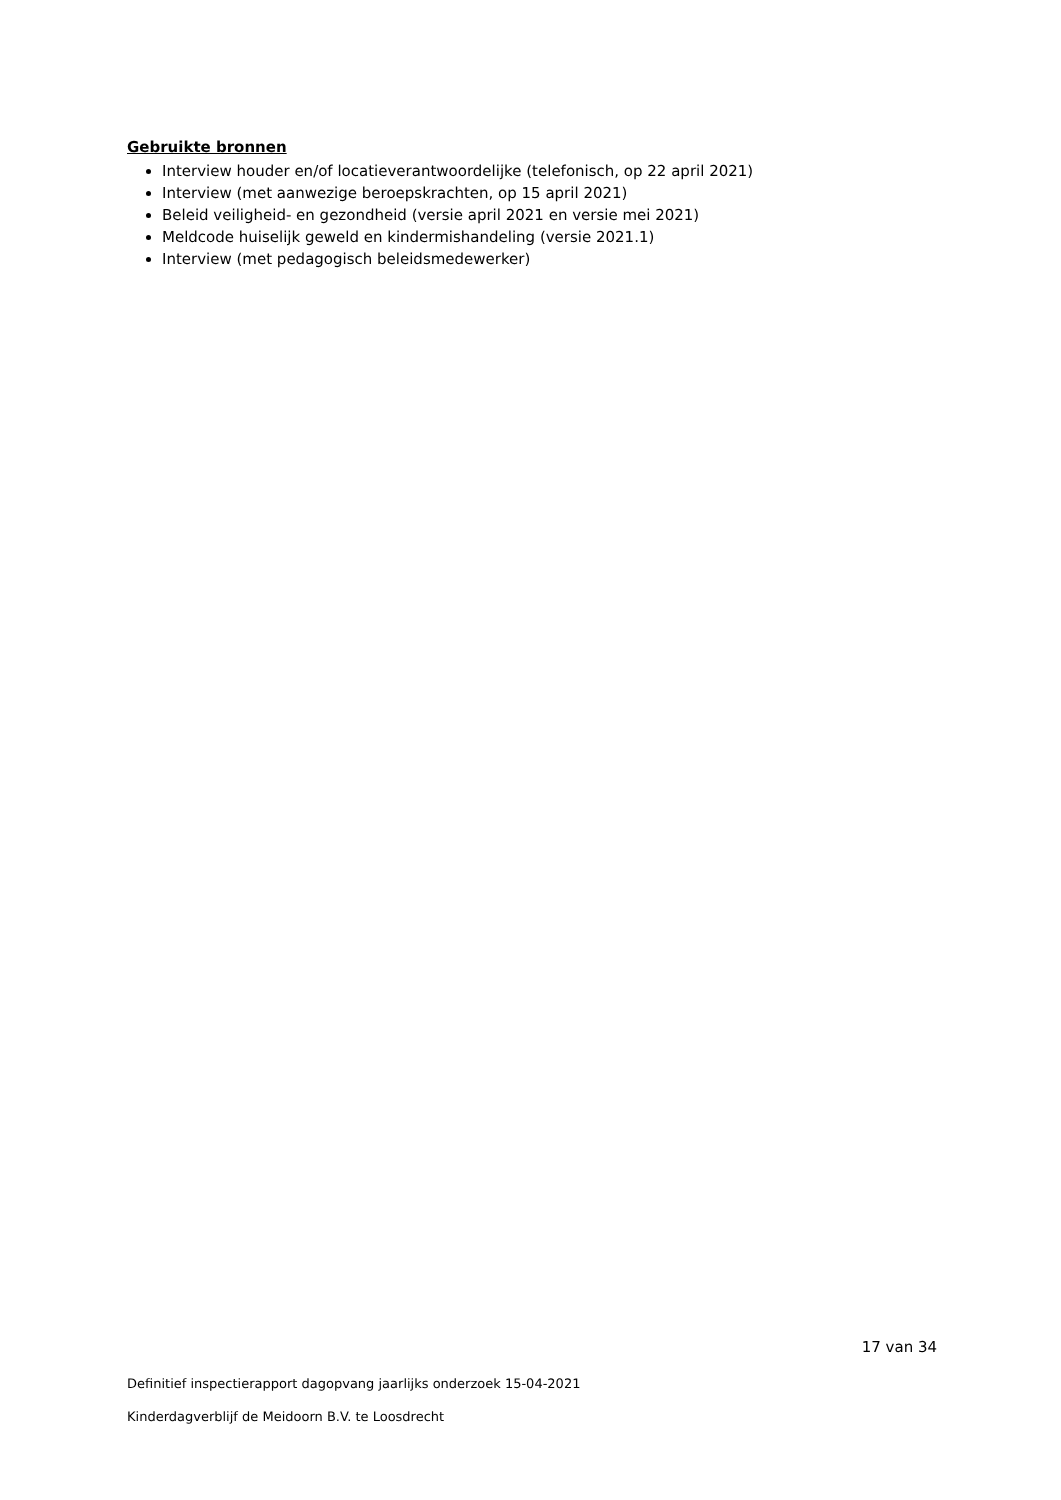Gebruikte bronnen
Interview houder en/of locatieverantwoordelijke (telefonisch, op 22 april 2021)
Interview (met aanwezige beroepskrachten, op 15 april 2021)
Beleid veiligheid- en gezondheid (versie april 2021 en versie mei 2021)
Meldcode huiselijk geweld en kindermishandeling (versie 2021.1)
Interview (met pedagogisch beleidsmedewerker)
17 van 34
Definitief inspectierapport dagopvang jaarlijks onderzoek 15-04-2021
Kinderdagverblijf de Meidoorn B.V. te Loosdrecht